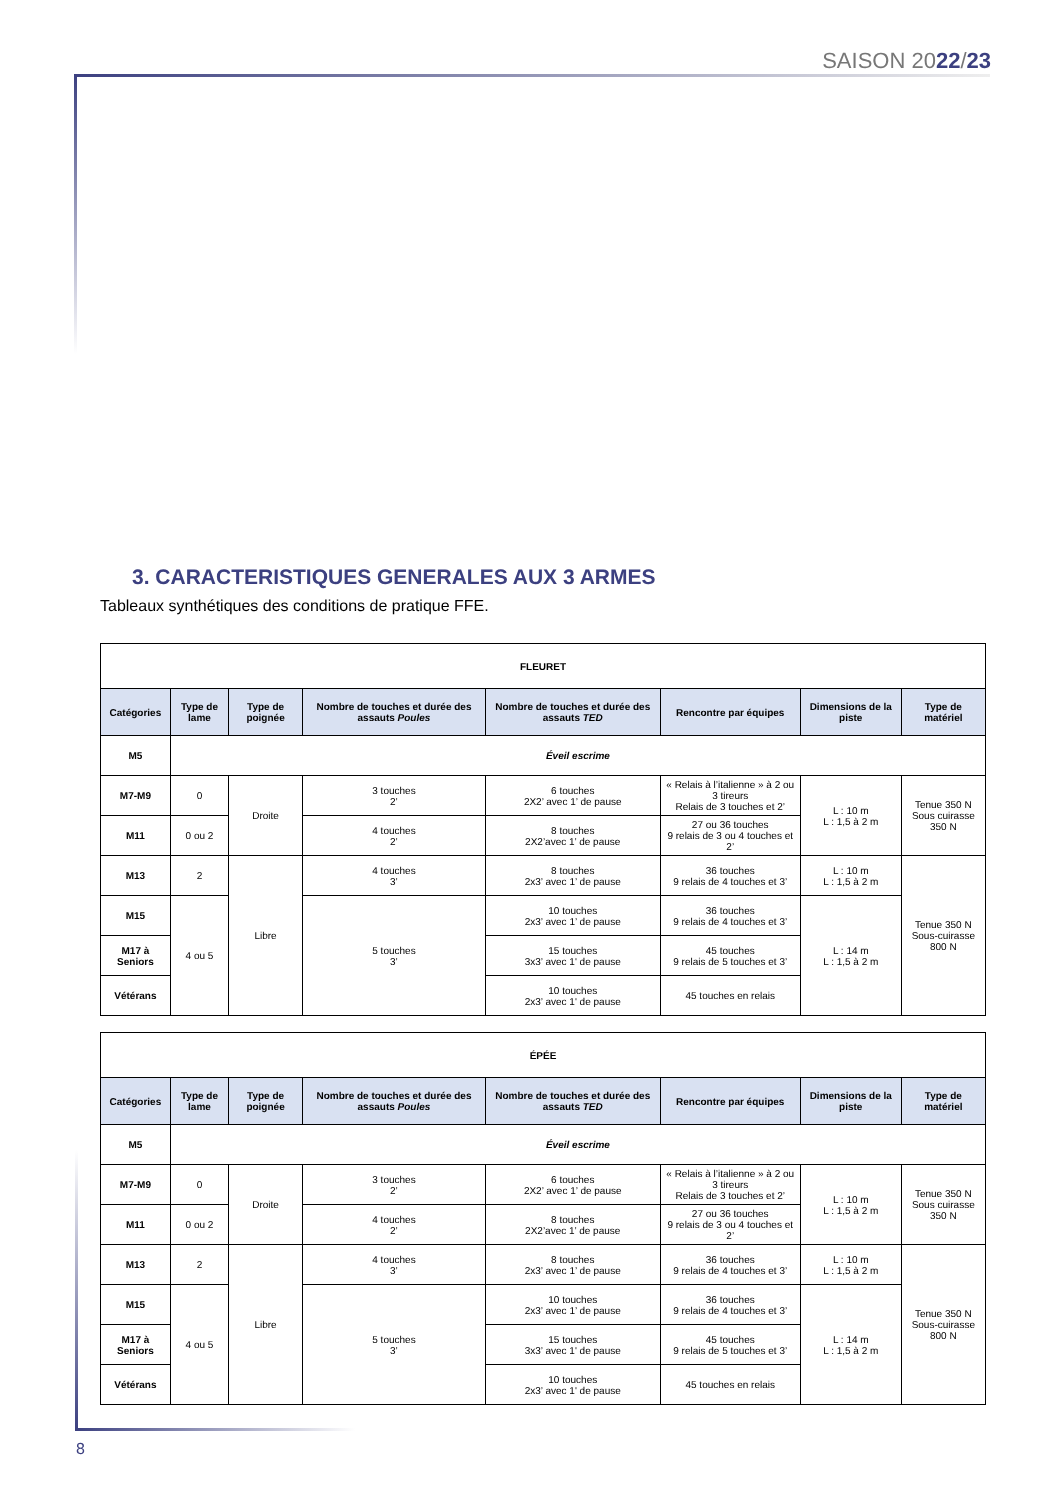SAISON 2022/23
3. CARACTERISTIQUES GENERALES AUX 3 ARMES
Tableaux synthétiques des conditions de pratique FFE.
| FLEURET | | | | | | | |
| --- | --- | --- | --- | --- | --- | --- | --- |
| Catégories | Type de lame | Type de poignée | Nombre de touches et durée des assauts Poules | Nombre de touches et durée des assauts TED | Rencontre par équipes | Dimensions de la piste | Type de matériel |
| M5 | Éveil escrime | | | | | | |
| M7-M9 | 0 | Droite | 3 touches 2’ | 6 touches 2X2’ avec 1’ de pause | « Relais à l’italienne » à 2 ou 3 tireurs Relais de 3 touches et 2’ | L : 10 m L : 1,5 à 2 m | Tenue 350 N Sous cuirasse 350 N |
| M11 | 0 ou 2 | | 4 touches 2’ | 8 touches 2X2’avec 1’ de pause | 27 ou 36 touches 9 relais de 3 ou 4 touches et 2’ | | |
| M13 | 2 | Libre | 4 touches 3’ | 8 touches 2x3’ avec 1’ de pause | 36 touches 9 relais de 4 touches et 3’ | L : 10 m L : 1,5 à 2 m | Tenue 350 N Sous-cuirasse 800 N |
| M15 | 4 ou 5 | | 5 touches 3’ | 10 touches 2x3’ avec 1’ de pause | 36 touches 9 relais de 4 touches et 3’ | L : 14 m L : 1,5 à 2 m | |
| M17 à Seniors | | | | 15 touches 3x3’ avec 1' de pause | 45 touches 9 relais de 5 touches et 3’ | | |
| Vétérans | | | | 10 touches 2x3’ avec 1' de pause | 45 touches en relais | | |
| ÉPÉE | | | | | | | |
| --- | --- | --- | --- | --- | --- | --- | --- |
| Catégories | Type de lame | Type de poignée | Nombre de touches et durée des assauts Poules | Nombre de touches et durée des assauts TED | Rencontre par équipes | Dimensions de la piste | Type de matériel |
| M5 | Éveil escrime | | | | | | |
| M7-M9 | 0 | Droite | 3 touches 2’ | 6 touches 2X2’ avec 1’ de pause | « Relais à l’italienne » à 2 ou 3 tireurs Relais de 3 touches et 2’ | L : 10 m L : 1,5 à 2 m | Tenue 350 N Sous cuirasse 350 N |
| M11 | 0 ou 2 | | 4 touches 2’ | 8 touches 2X2’avec 1’ de pause | 27 ou 36 touches 9 relais de 3 ou 4 touches et 2’ | | |
| M13 | 2 | Libre | 4 touches 3’ | 8 touches 2x3’ avec 1’ de pause | 36 touches 9 relais de 4 touches et 3’ | L : 10 m L : 1,5 à 2 m | Tenue 350 N Sous-cuirasse 800 N |
| M15 | 4 ou 5 | | 5 touches 3’ | 10 touches 2x3’ avec 1’ de pause | 36 touches 9 relais de 4 touches et 3’ | L : 14 m L : 1,5 à 2 m | |
| M17 à Seniors | | | | 15 touches 3x3’ avec 1' de pause | 45 touches 9 relais de 5 touches et 3’ | | |
| Vétérans | | | | 10 touches 2x3’ avec 1' de pause | 45 touches en relais | | |
8